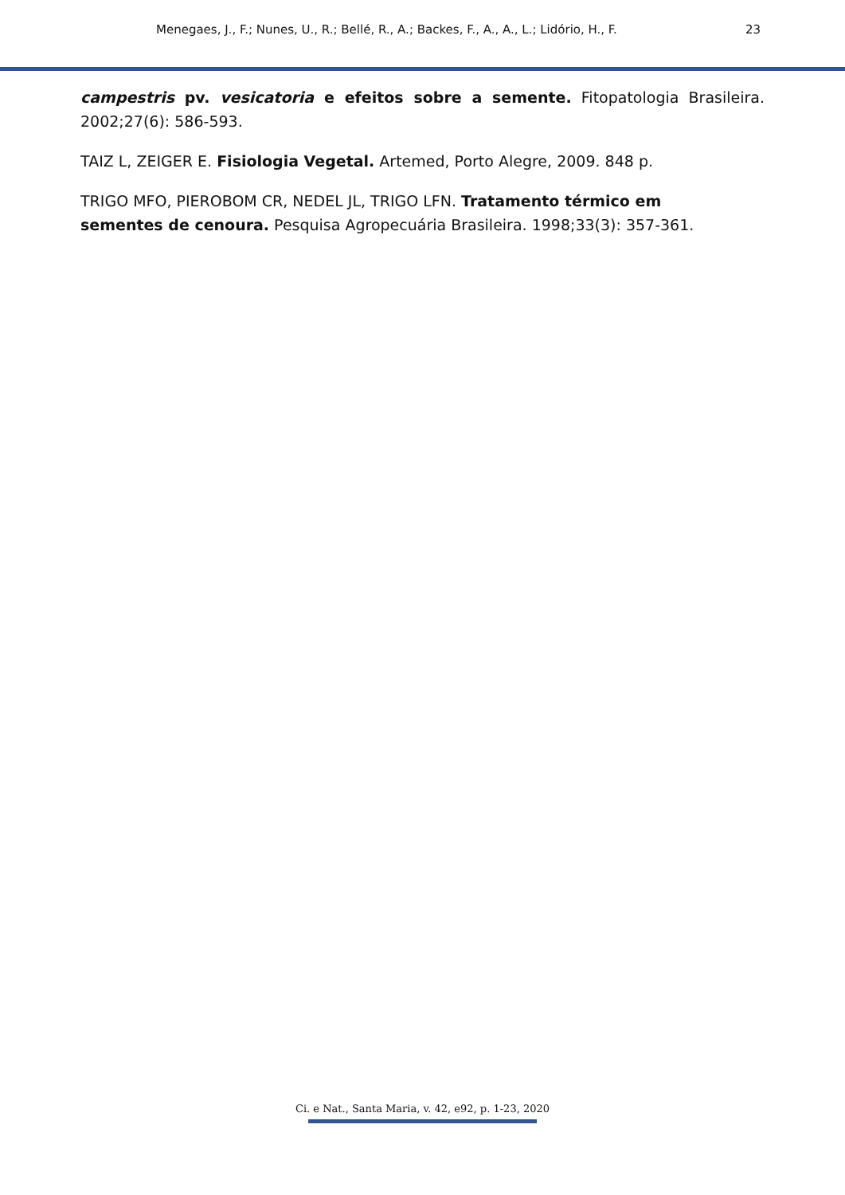Menegaes, J., F.; Nunes, U., R.; Bellé, R., A.; Backes, F., A., A., L.; Lidório, H., F. 23
campestris pv. vesicatoria e efeitos sobre a semente. Fitopatologia Brasileira. 2002;27(6): 586-593.
TAIZ L, ZEIGER E. Fisiologia Vegetal. Artemed, Porto Alegre, 2009. 848 p.
TRIGO MFO, PIEROBOM CR, NEDEL JL, TRIGO LFN. Tratamento térmico em
sementes de cenoura. Pesquisa Agropecuária Brasileira. 1998;33(3): 357-361.
Ci. e Nat., Santa Maria, v. 42, e92, p. 1-23, 2020